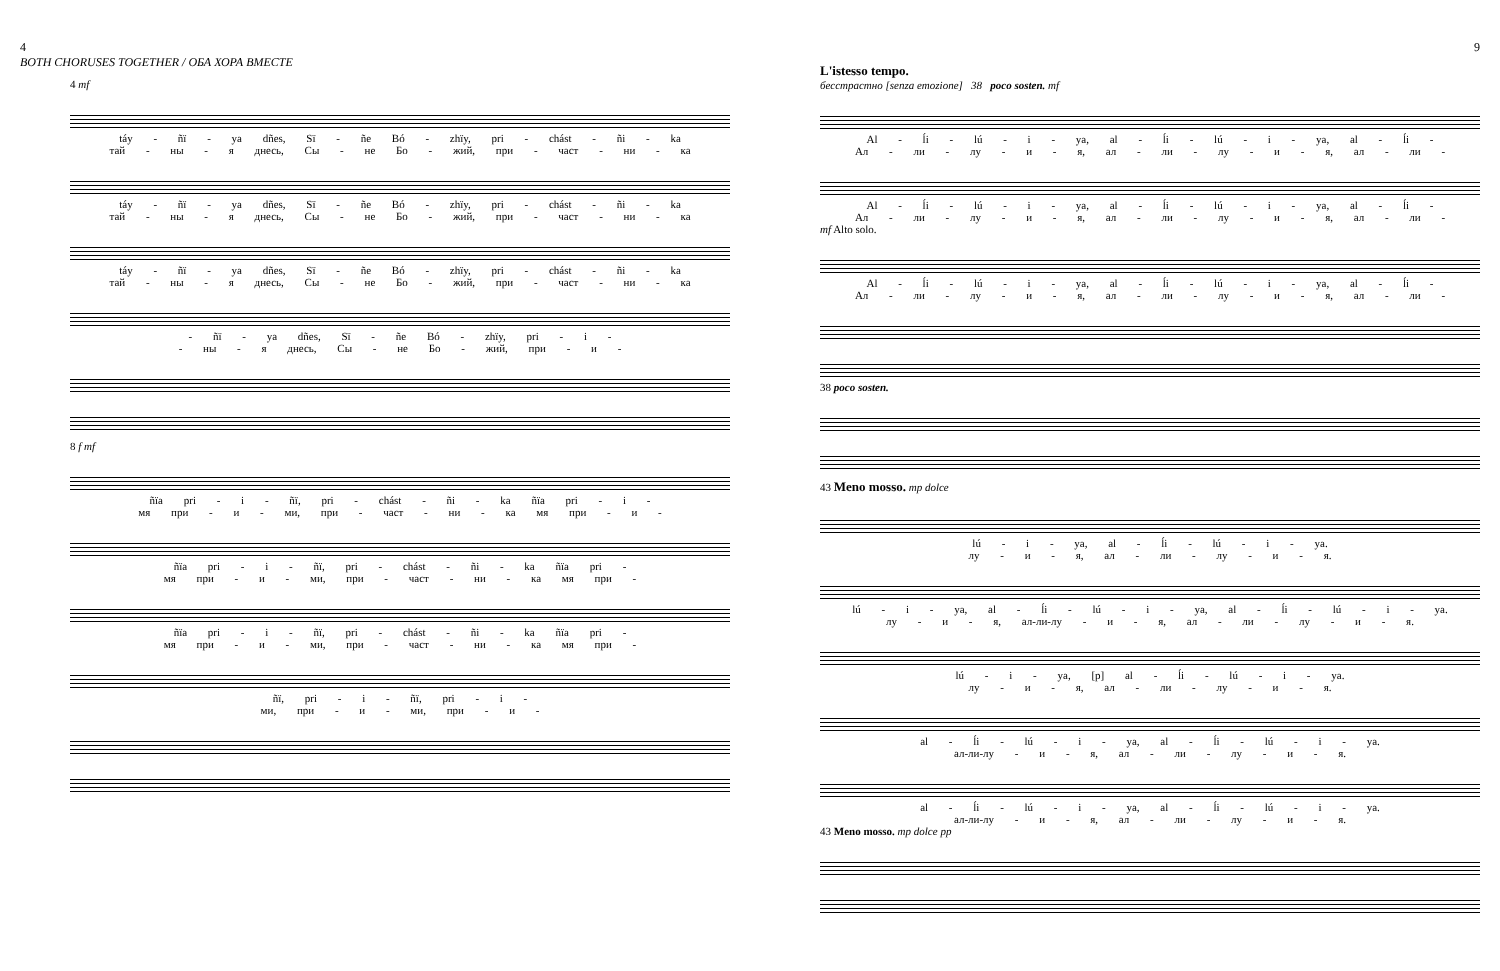4
BOTH CHORUSES TOGETHER / ОБА ХОРА ВМЕСТЕ
4 mf
táy - ñï - ya dñes, Sï - ñe Bó - zhïy, pri - chást - ñi - ka
тай - ны - я днесь, Сы - не Бо - жий, при - част - ни - ка
táy - ñï - ya dñes, Sï - ñe Bó - zhïy, pri - chást - ñi - ka
тай - ны - я днесь, Сы - не Бо - жий, при - част - ни - ка
táy - ñï - ya dñes, Sï - ñe Bó - zhïy, pri - chást - ñi - ka
тай - ны - я днесь, Сы - не Бо - жий, при - част - ни - ка
- ñï - ya dñes, Sï - ñe Bó - zhïy, pri - i -
- ны - я днесь, Сы - не Бо - жий, при - и -
8 f mf
ñïa pri - i - ñï, pri - chást - ñi - ka ñïa pri - i -
мя при - и - ми, при - част - ни - ка мя при - и -
ñïa pri - i - ñï, pri - chást - ñi - ka ñïa pri -
мя при - и - ми, при - част - ни - ка мя при -
ñïa pri - i - ñï, pri - chást - ñi - ka ñïa pri -
мя при - и - ми, при - част - ни - ка мя при -
ñï, pri - i - ñï, pri - i -
ми, при - и - ми, при - и -
9
L'istesso tempo.
бесстрастно [senza emozione] 38 poco sosten. mf
Al - ĺi - lú - i - ya, al - ĺi - lú - i - ya, al - ĺi -
Ал - ли - лу - и - я, ал - ли - лу - и - я, ал - ли -
Al - ĺi - lú - i - ya, al - ĺi - lú - i - ya, al - ĺi -
Ал - ли - лу - и - я, ал - ли - лу - и - я, ал - ли -
mf Alto solo.
Al - ĺi - lú - i - ya, al - ĺi - lú - i - ya, al - ĺi -
Ал - ли - лу - и - я, ал - ли - лу - и - я, ал - ли -
38 poco sosten.
43 Meno mosso. mp dolce
lú - i - ya, al - ĺi - lú - i - ya.
лу - и - я, ал - ли - лу - и - я.
lú - i - ya, al - ĺi - lú - i - ya, al - ĺi - lú - i - ya.
лу - и - я, ал-ли-лу - и - я, ал - ли - лу - и - я.
lú - i - ya, [p] al - ĺi - lú - i - ya.
лу - и - я, ал - ли - лу - и - я.
al - ĺi - lú - i - ya, al - ĺi - lú - i - ya.
ал-ли-лу - и - я, ал - ли - лу - и - я.
al - ĺi - lú - i - ya, al - ĺi - lú - i - ya.
ал-ли-лу - и - я, ал - ли - лу - и - я.
43 Meno mosso. mp dolce pp